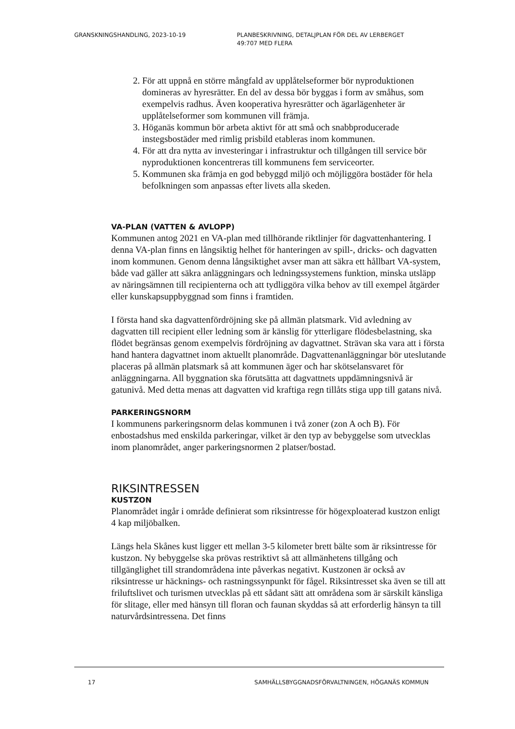GRANSKNINGSHANDLING, 2023-10-19 PLANBESKRIVNING, DETALJPLAN FÖR DEL AV LERBERGET
49:707 MED FLERA
2. För att uppnå en större mångfald av upplåtelseformer bör nyproduktionen domineras av hyresrätter. En del av dessa bör byggas i form av småhus, som exempelvis radhus. Även kooperativa hyresrätter och ägarlägenheter är upplåtelseformer som kommunen vill främja.
3. Höganäs kommun bör arbeta aktivt för att små och snabbproducerade instegsbostäder med rimlig prisbild etableras inom kommunen.
4. För att dra nytta av investeringar i infrastruktur och tillgången till service bör nyproduktionen koncentreras till kommunens fem serviceorter.
5. Kommunen ska främja en god bebyggd miljö och möjliggöra bostäder för hela befolkningen som anpassas efter livets alla skeden.
VA-PLAN (VATTEN & AVLOPP)
Kommunen antog 2021 en VA-plan med tillhörande riktlinjer för dagvattenhantering. I denna VA-plan finns en långsiktig helhet för hanteringen av spill-, dricks- och dagvatten inom kommunen. Genom denna långsiktighet avser man att säkra ett hållbart VA-system, både vad gäller att säkra anläggningars och ledningssystemens funktion, minska utsläpp av näringsämnen till recipienterna och att tydliggöra vilka behov av till exempel åtgärder eller kunskapsuppbyggnad som finns i framtiden.
I första hand ska dagvattenfördröjning ske på allmän platsmark. Vid avledning av dagvatten till recipient eller ledning som är känslig för ytterligare flödesbelastning, ska flödet begränsas genom exempelvis fördröjning av dagvattnet. Strävan ska vara att i första hand hantera dagvattnet inom aktuellt planområde. Dagvattenanläggningar bör uteslutande placeras på allmän platsmark så att kommunen äger och har skötselansvaret för anläggningarna. All byggnation ska förutsätta att dagvattnets uppdämningsnivå är gatunivå. Med detta menas att dagvatten vid kraftiga regn tillåts stiga upp till gatans nivå.
PARKERINGSNORM
I kommunens parkeringsnorm delas kommunen i två zoner (zon A och B). För enbostadshus med enskilda parkeringar, vilket är den typ av bebyggelse som utvecklas inom planområdet, anger parkeringsnormen 2 platser/bostad.
RIKSINTRESSEN
KUSTZON
Planområdet ingår i område definierat som riksintresse för högexploaterad kustzon enligt 4 kap miljöbalken.
Längs hela Skånes kust ligger ett mellan 3-5 kilometer brett bälte som är riksintresse för kustzon. Ny bebyggelse ska prövas restriktivt så att allmänhetens tillgång och tillgänglighet till strandområdena inte påverkas negativt. Kustzonen är också av riksintresse ur häcknings- och rastningssynpunkt för fågel. Riksintresset ska även se till att friluftslivet och turismen utvecklas på ett sådant sätt att områdena som är särskilt känsliga för slitage, eller med hänsyn till floran och faunan skyddas så att erforderlig hänsyn ta till naturvårdsintressena. Det finns
17 SAMHÄLLSBYGGNADSFÖRVALTNINGEN, HÖGANÄS KOMMUN